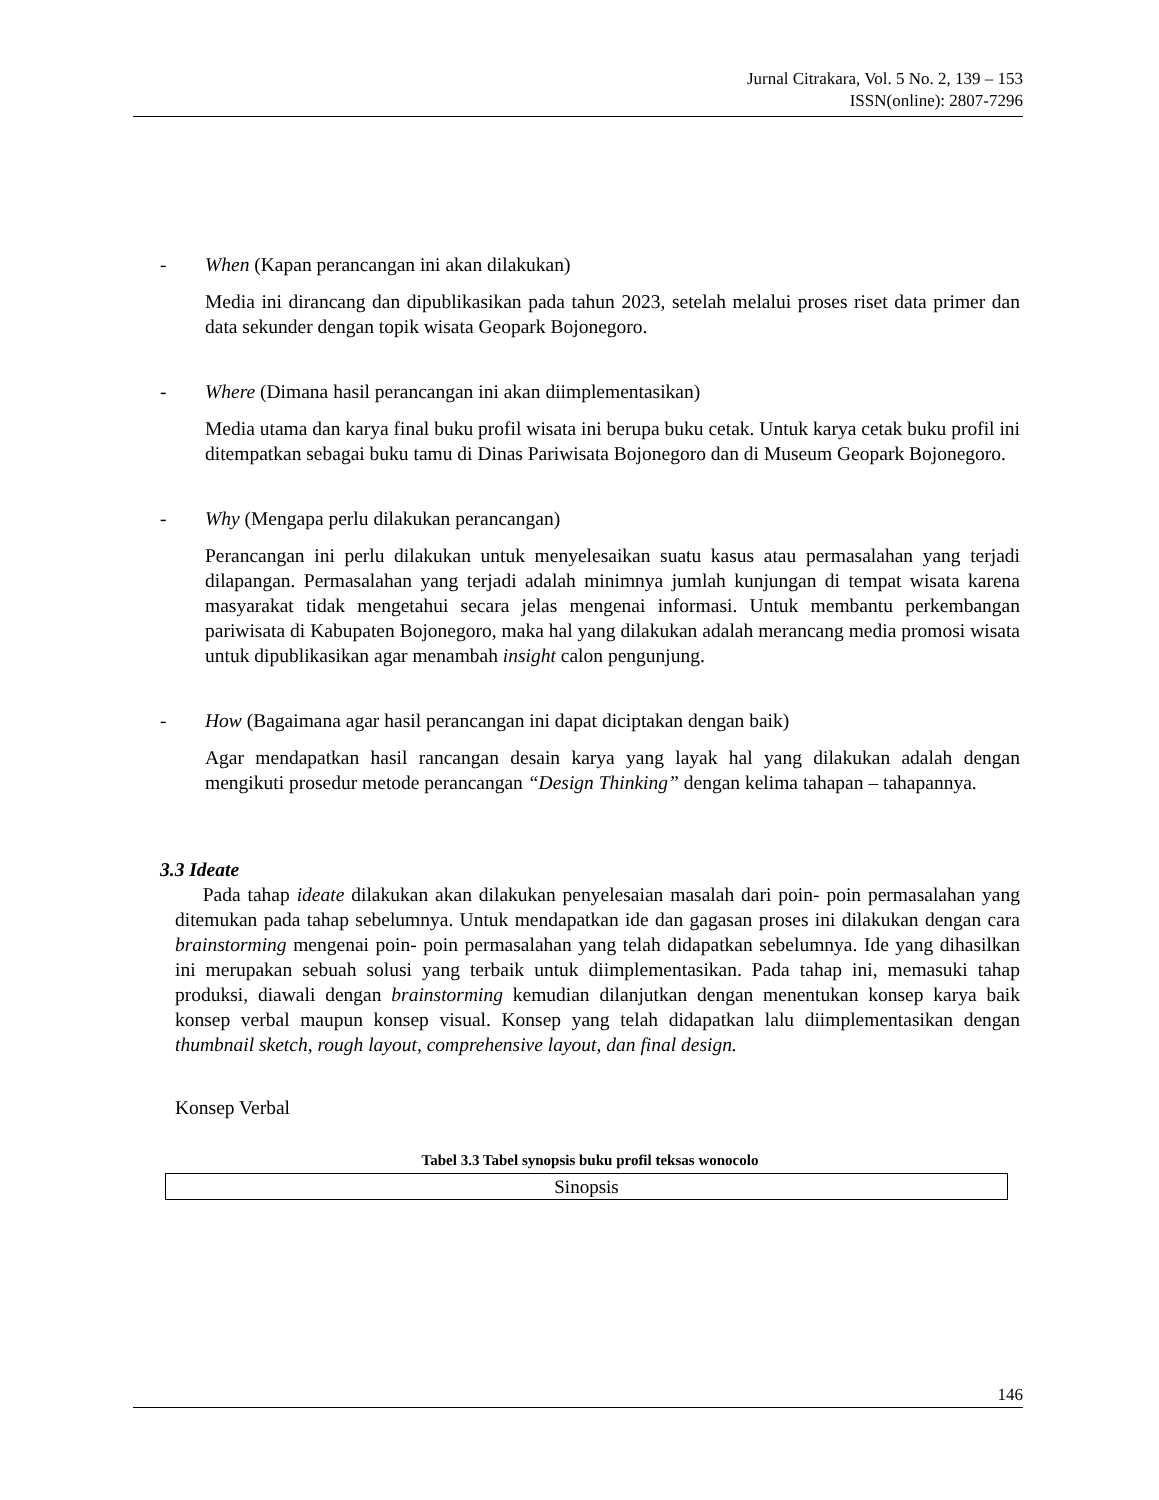Jurnal Citrakara, Vol. 5 No. 2, 139 – 153
ISSN(online): 2807-7296
- When (Kapan perancangan ini akan dilakukan)
Media ini dirancang dan dipublikasikan pada tahun 2023, setelah melalui proses riset data primer dan data sekunder dengan topik wisata Geopark Bojonegoro.
- Where (Dimana hasil perancangan ini akan diimplementasikan)
Media utama dan karya final buku profil wisata ini berupa buku cetak. Untuk karya cetak buku profil ini ditempatkan sebagai buku tamu di Dinas Pariwisata Bojonegoro dan di Museum Geopark Bojonegoro.
- Why (Mengapa perlu dilakukan perancangan)
Perancangan ini perlu dilakukan untuk menyelesaikan suatu kasus atau permasalahan yang terjadi dilapangan. Permasalahan yang terjadi adalah minimnya jumlah kunjungan di tempat wisata karena masyarakat tidak mengetahui secara jelas mengenai informasi. Untuk membantu perkembangan pariwisata di Kabupaten Bojonegoro, maka hal yang dilakukan adalah merancang media promosi wisata untuk dipublikasikan agar menambah insight calon pengunjung.
- How (Bagaimana agar hasil perancangan ini dapat diciptakan dengan baik)
Agar mendapatkan hasil rancangan desain karya yang layak hal yang dilakukan adalah dengan mengikuti prosedur metode perancangan “Design Thinking” dengan kelima tahapan – tahapannya.
3.3 Ideate
Pada tahap ideate dilakukan akan dilakukan penyelesaian masalah dari poin- poin permasalahan yang ditemukan pada tahap sebelumnya. Untuk mendapatkan ide dan gagasan proses ini dilakukan dengan cara brainstorming mengenai poin- poin permasalahan yang telah didapatkan sebelumnya. Ide yang dihasilkan ini merupakan sebuah solusi yang terbaik untuk diimplementasikan. Pada tahap ini, memasuki tahap produksi, diawali dengan brainstorming kemudian dilanjutkan dengan menentukan konsep karya baik konsep verbal maupun konsep visual. Konsep yang telah didapatkan lalu diimplementasikan dengan thumbnail sketch, rough layout, comprehensive layout, dan final design.
Konsep Verbal
Tabel 3.3 Tabel synopsis buku profil teksas wonocolo
| Sinopsis |
146